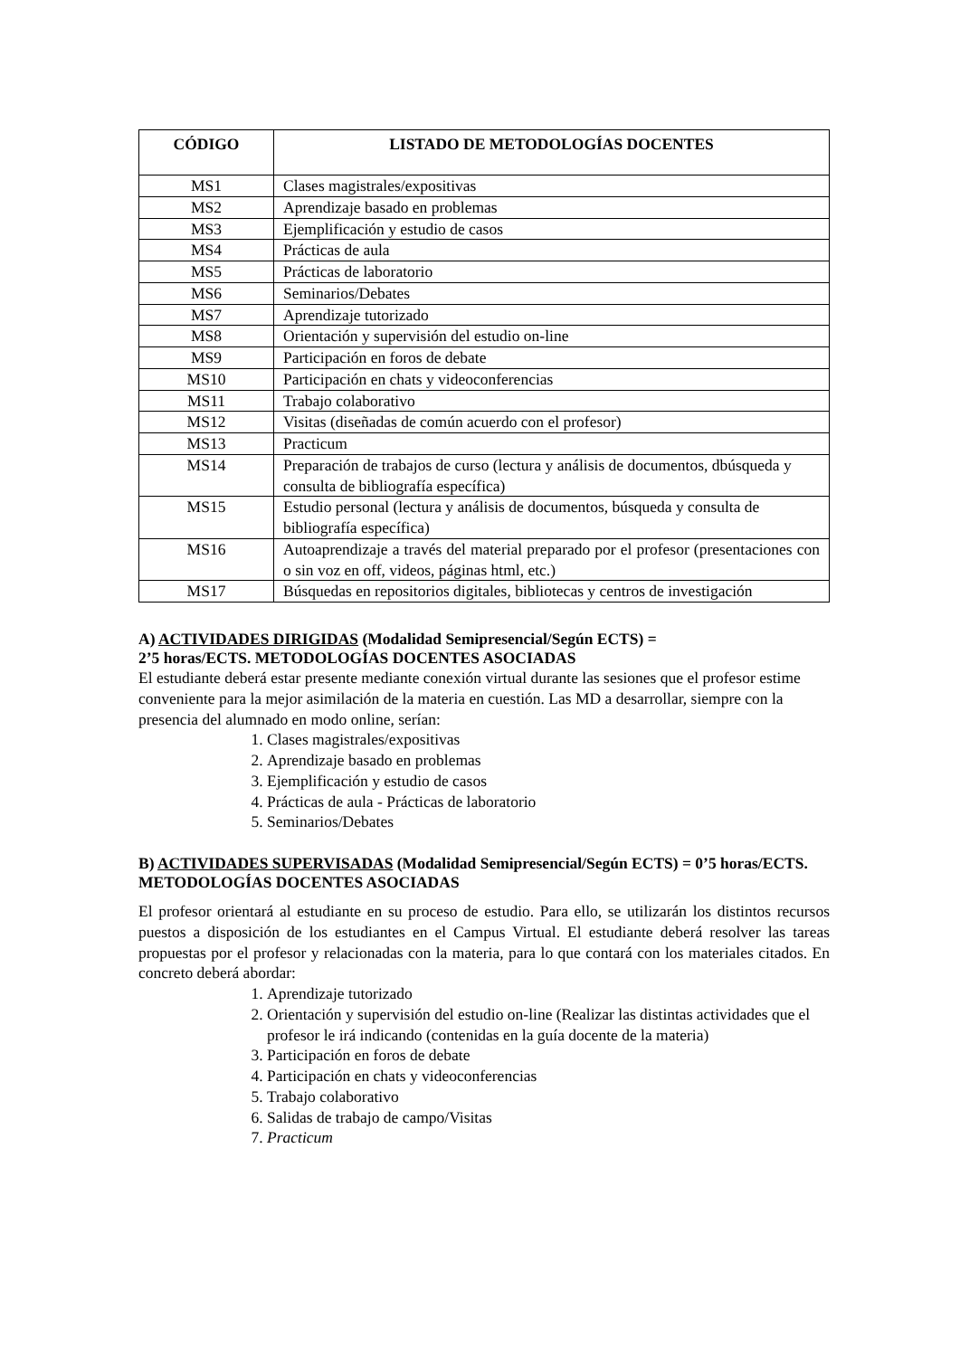| CÓDIGO | LISTADO DE METODOLOGÍAS DOCENTES |
| --- | --- |
| MS1 | Clases magistrales/expositivas |
| MS2 | Aprendizaje basado en problemas |
| MS3 | Ejemplificación y estudio de casos |
| MS4 | Prácticas de aula |
| MS5 | Prácticas de laboratorio |
| MS6 | Seminarios/Debates |
| MS7 | Aprendizaje tutorizado |
| MS8 | Orientación y supervisión del estudio on-line |
| MS9 | Participación en foros de debate |
| MS10 | Participación en chats y videoconferencias |
| MS11 | Trabajo colaborativo |
| MS12 | Visitas (diseñadas de común acuerdo con el profesor) |
| MS13 | Practicum |
| MS14 | Preparación de trabajos de curso (lectura y análisis de documentos, dbúsqueda y consulta de bibliografía específica) |
| MS15 | Estudio personal (lectura y análisis de documentos, búsqueda y consulta de bibliografía específica) |
| MS16 | Autoaprendizaje a través del material preparado por el profesor (presentaciones con o sin voz en off, videos, páginas html, etc.) |
| MS17 | Búsquedas en repositorios digitales, bibliotecas y centros de investigación |
A) ACTIVIDADES DIRIGIDAS (Modalidad Semipresencial/Según ECTS) =
2’5 horas/ECTS. METODOLOGÍAS DOCENTES ASOCIADAS
El estudiante deberá estar presente mediante conexión virtual durante las sesiones que el profesor estime conveniente para la mejor asimilación de la materia en cuestión. Las MD a desarrollar, siempre con la presencia del alumnado en modo online, serían:
1. Clases magistrales/expositivas
2. Aprendizaje basado en problemas
3. Ejemplificación y estudio de casos
4. Prácticas de aula - Prácticas de laboratorio
5. Seminarios/Debates
B) ACTIVIDADES SUPERVISADAS (Modalidad Semipresencial/Según ECTS) = 0’5 horas/ECTS. METODOLOGÍAS DOCENTES ASOCIADAS
El profesor orientará al estudiante en su proceso de estudio. Para ello, se utilizarán los distintos recursos puestos a disposición de los estudiantes en el Campus Virtual. El estudiante deberá resolver las tareas propuestas por el profesor y relacionadas con la materia, para lo que contará con los materiales citados. En concreto deberá abordar:
1. Aprendizaje tutorizado
2. Orientación y supervisión del estudio on-line (Realizar las distintas actividades que el profesor le irá indicando (contenidas en la guía docente de la materia)
3. Participación en foros de debate
4. Participación en chats y videoconferencias
5. Trabajo colaborativo
6. Salidas de trabajo de campo/Visitas
7. Practicum